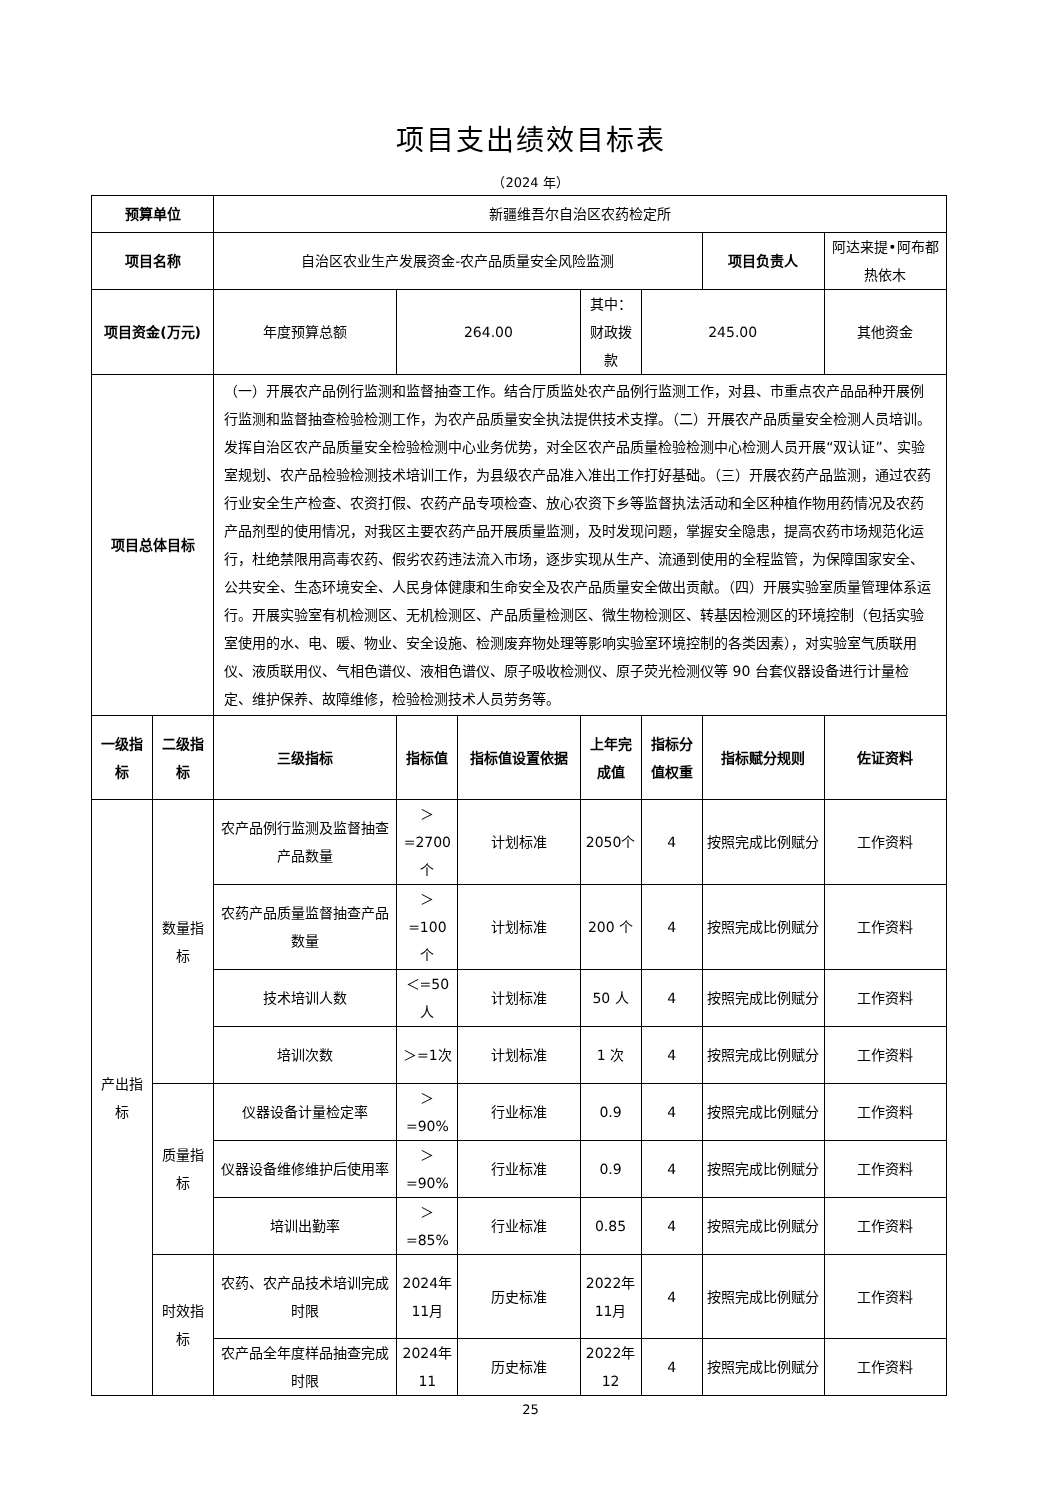项目支出绩效目标表
（2024 年）
| 预算单位 | | 新疆维吾尔自治区农药检定所 | | | | | | |
| 项目名称 | | 自治区农业生产发展资金-农产品质量安全风险监测 | | | | | 项目负责人 | 阿达来提•阿布都热依木 |
| 项目资金(万元) | | 年度预算总额 | 264.00 | | 其中：财政拨款 | 245.00 | | 其他资金 |
| 项目总体目标 | | （一）开展农产品例行监测和监督抽查工作。结合厅质监处农产品例行监测工作，对县、市重点农产品品种开展例行监测和监督抽查检验检测工作，为农产品质量安全执法提供技术支撑。（二）开展农产品质量安全检测人员培训。发挥自治区农产品质量安全检验检测中心业务优势，对全区农产品质量检验检测中心检测人员开展“双认证”、实验室规划、农产品检验检测技术培训工作，为县级农产品准入准出工作打好基础。（三）开展农药产品监测，通过农药行业安全生产检查、农资打假、农药产品专项检查、放心农资下乡等监督执法活动和全区种植作物用药情况及农药产品剂型的使用情况，对我区主要农药产品开展质量监测，及时发现问题，掌握安全隐患，提高农药市场规范化运行，杜绝禁限用高毒农药、假劣农药违法流入市场，逐步实现从生产、流通到使用的全程监管，为保障国家安全、公共安全、生态环境安全、人民身体健康和生命安全及农产品质量安全做出贡献。（四）开展实验室质量管理体系运行。开展实验室有机检测区、无机检测区、产品质量检测区、微生物检测区、转基因检测区的环境控制（包括实验室使用的水、电、暖、物业、安全设施、检测废弃物处理等影响实验室环境控制的各类因素），对实验室气质联用仪、液质联用仪、气相色谱仪、液相色谱仪、原子吸收检测仪、原子荧光检测仪等 90 台套仪器设备进行计量检定、维护保养、故障维修，检验检测技术人员劳务等。 | | | | | | |
| 一级指标 | 二级指标 | 三级指标 | 指标值 | 指标值设置依据 | 上年完成值 | 指标分值权重 | 指标赋分规则 | 佐证资料 |
| 产出指标 | 数量指标 | 农产品例行监测及监督抽查产品数量 | ＞=2700个 | 计划标准 | 2050个 | 4 | 按照完成比例赋分 | 工作资料 |
| | | 农药产品质量监督抽查产品数量 | ＞=100个 | 计划标准 | 200 个 | 4 | 按照完成比例赋分 | 工作资料 |
| | | 技术培训人数 | ＜=50人 | 计划标准 | 50 人 | 4 | 按照完成比例赋分 | 工作资料 |
| | | 培训次数 | ＞=1次 | 计划标准 | 1 次 | 4 | 按照完成比例赋分 | 工作资料 |
| | 质量指标 | 仪器设备计量检定率 | ＞=90% | 行业标准 | 0.9 | 4 | 按照完成比例赋分 | 工作资料 |
| | | 仪器设备维修维护后使用率 | ＞=90% | 行业标准 | 0.9 | 4 | 按照完成比例赋分 | 工作资料 |
| | | 培训出勤率 | ＞=85% | 行业标准 | 0.85 | 4 | 按照完成比例赋分 | 工作资料 |
| | 时效指标 | 农药、农产品技术培训完成时限 | 2024年11月 | 历史标准 | 2022年11月 | 4 | 按照完成比例赋分 | 工作资料 |
| | | 农产品全年度样品抽查完成时限 | 2024年11 | 历史标准 | 2022年12 | 4 | 按照完成比例赋分 | 工作资料 |
25